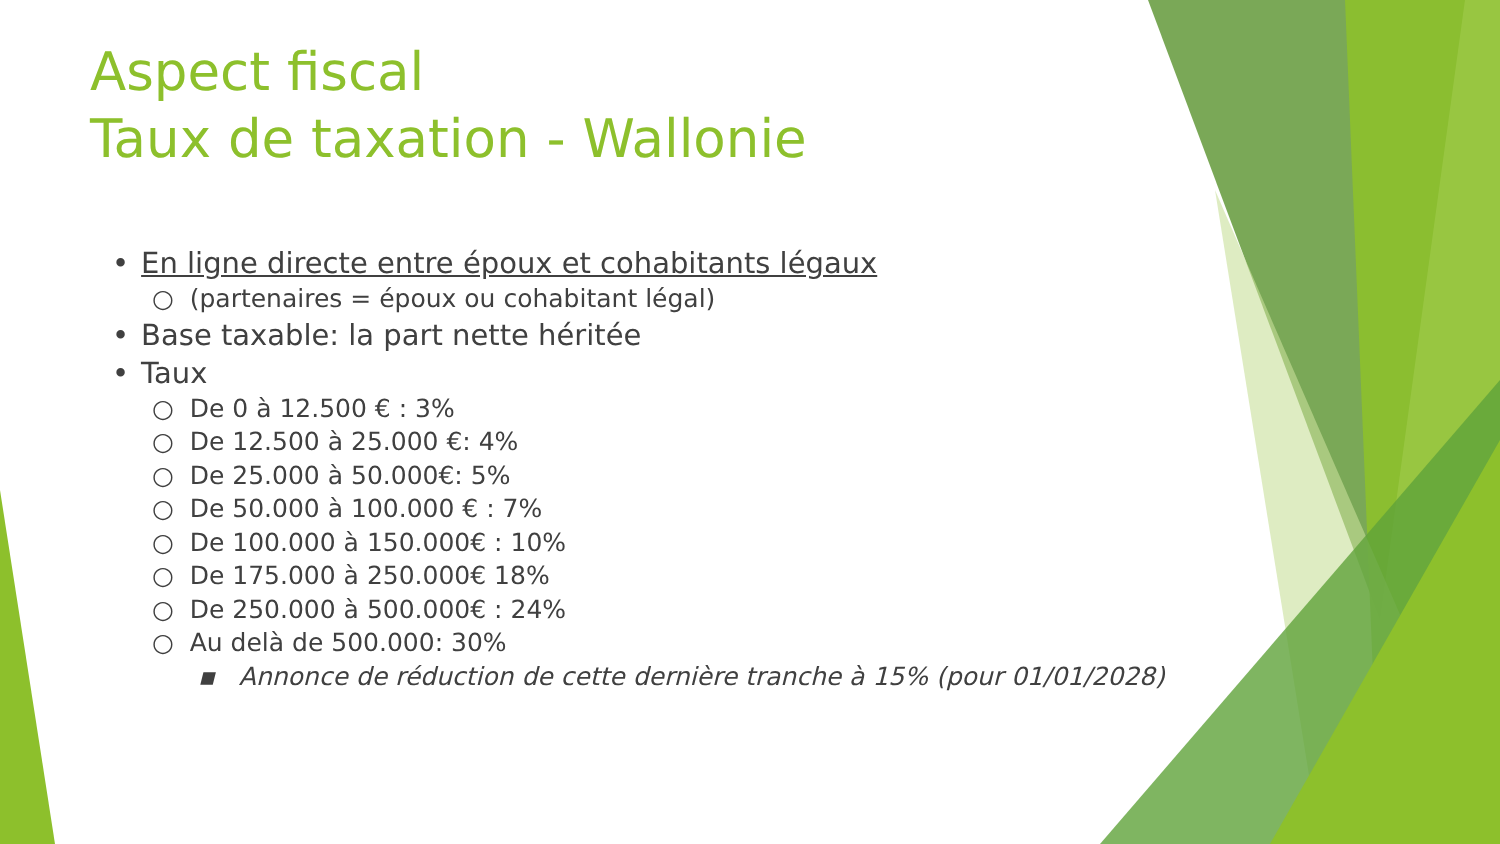Aspect fiscal
Taux de taxation - Wallonie
• En ligne directe entre époux et cohabitants légaux
○ (partenaires = époux ou cohabitant légal)
• Base taxable: la part nette héritée
• Taux
○ De 0 à 12.500 € : 3%
○ De 12.500 à 25.000 €: 4%
○ De 25.000 à 50.000€: 5%
○ De 50.000 à 100.000 € : 7%
○ De 100.000 à 150.000€ : 10%
○ De 175.000 à 250.000€ 18%
○ De 250.000 à 500.000€ : 24%
○ Au delà de 500.000: 30%
▪ Annonce de réduction de cette dernière tranche à 15% (pour 01/01/2028)